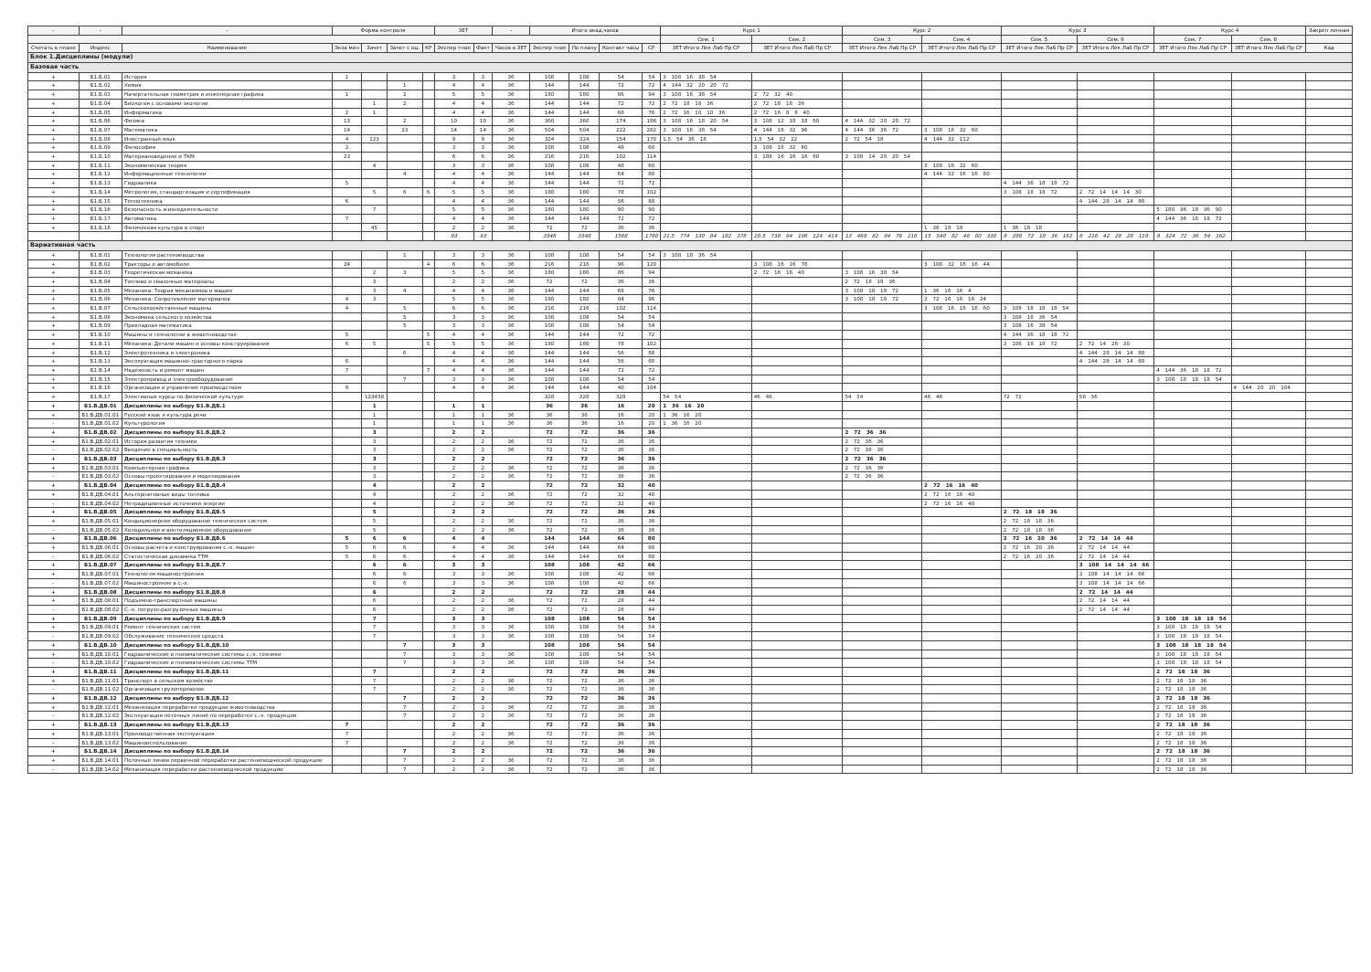| - | - | - | Форма контроля | | | | ЗЕТ | | - | Итого акад.часов | | | | Курс 1 | | Курс 2 | | Курс 3 | | Курс 4 | | Закреп ленная |
| --- | --- | --- | --- | --- | --- | --- | --- | --- | --- | --- | --- | --- | --- | --- | --- | --- | --- | --- | --- | --- | --- | --- |
| | | | | | | | | | | | | | | Сем. 1 | Сем. 2 | Сем. 3 | Сем. 4 | Сем. 5 | Сем. 6 | Сем. 7 | Сем. 8 | |
| Считать в плане | Индекс | Наименование | Экза мен | Зачет | Зачет с оц. | КР | Экспер тное | Факт | Часов в ЗЕТ | Экспер тное | По плану | Контакт часы | СР | ЗЕТ Итого Лек Лаб Пр СР | ЗЕТ Итого Лек Лаб Пр СР | ЗЕТ Итого Лек Лаб Пр СР | ЗЕТ Итого Лек Лаб Пр СР | ЗЕТ Итого Лек Лаб Пр СР | ЗЕТ Итого Лек Лаб Пр СР | ЗЕТ Итого Лек Лаб Пр СР | ЗЕТ Итого Лек Лаб Пр СР | Код |
| Блок 1.Дисциплины (модули) | | | | | | | | | | | | | | | | | | | | | | |
| Базовая часть | | | | | | | | | | | | | | | | | | | | | | |
| + | Б1.Б.01 | История | 1 | | | | 3 | 3 | 36 | 108 | 108 | 54 | 54 | 3 108 16 38 54 | | | | | | | | |
| + | Б1.Б.02 | Химия | | | 1 | | 4 | 4 | 36 | 144 | 144 | 72 | 72 | 4 144 32 20 20 72 | | | | | | | | |
| + | Б1.Б.03 | Начертательная геометрия и инженерная графика | 1 | | 2 | | 5 | 5 | 36 | 180 | 180 | 86 | 94 | 3 108 16 38 54 | 2 72 32 40 | | | | | | | |
| + | Б1.Б.04 | Биология с основами экологии | | 1 | 2 | | 4 | 4 | 36 | 144 | 144 | 72 | 72 | 2 72 18 18 36 | 2 72 18 18 36 | | | | | | | |
| + | Б1.Б.05 | Информатика | 2 | 1 | | | 4 | 4 | 36 | 144 | 144 | 68 | 76 | 2 72 16 10 10 36 | 2 72 16 8 8 40 | | | | | | | |
| + | Б1.Б.06 | Физика | 13 | | 2 | | 10 | 10 | 36 | 360 | 360 | 174 | 186 | 3 108 16 18 20 54 | 3 108 12 18 18 60 | 4 144 32 20 20 72 | | | | | | |
| + | Б1.Б.07 | Математика | 14 | | 23 | | 14 | 14 | 36 | 504 | 504 | 222 | 282 | 3 108 16 38 54 | 4 144 16 32 96 | 4 144 36 36 72 | 3 108 16 32 60 | | | | | |
| + | Б1.Б.08 | Иностранный язык | 4 | 123 | | | 9 | 9 | 36 | 324 | 324 | 154 | 170 | 1.5 54 36 18 | 1.5 54 32 22 | 2 72 54 18 | 4 144 32 112 | | | | | |
| + | Б1.Б.09 | Философия | 2 | | | | 3 | 3 | 36 | 108 | 108 | 48 | 60 | | 3 108 16 32 60 | | | | | | | |
| + | Б1.Б.10 | Материаловедение и ТКМ | 23 | | | | 6 | 6 | 36 | 216 | 216 | 102 | 114 | | 3 108 16 16 16 60 | 3 108 14 20 20 54 | | | | | | |
| + | Б1.Б.11 | Экономическая теория | | 4 | | | 3 | 3 | 36 | 108 | 108 | 48 | 60 | | | | 3 108 16 32 60 | | | | | |
| + | Б1.Б.12 | Информационные технологии | | | 4 | | 4 | 4 | 36 | 144 | 144 | 64 | 80 | | | | 4 144 32 16 16 80 | | | | | |
| + | Б1.Б.13 | Гидравлика | 5 | | | | 4 | 4 | 36 | 144 | 144 | 72 | 72 | | | | | 4 144 36 18 18 72 | | | | |
| + | Б1.Б.14 | Метрология, стандартизация и сертификация | | 5 | 6 | 6 | 5 | 5 | 36 | 180 | 180 | 78 | 102 | | | | | 3 108 18 18 72 | 2 72 14 14 14 30 | | | |
| + | Б1.Б.15 | Теплотехника | 6 | | | | 4 | 4 | 36 | 144 | 144 | 56 | 88 | | | | | | 4 144 28 14 14 88 | | | |
| + | Б1.Б.16 | Безопасность жизнедеятельности | | 7 | | | 5 | 5 | 36 | 180 | 180 | 90 | 90 | | | | | | | 5 180 36 18 36 90 | | |
| + | Б1.Б.17 | Автоматика | 7 | | | | 4 | 4 | 36 | 144 | 144 | 72 | 72 | | | | | | | 4 144 36 18 18 72 | | |
| + | Б1.Б.18 | Физическая культура и спорт | | 45 | | | 2 | 2 | 36 | 72 | 72 | 36 | 36 | | | | 1 36 18 18 | 1 36 18 18 | | | | |
| | | | | | | | 93 | 93 | | 3348 | 3348 | 1568 | 1780 | 21.5 774 130 84 182 378 | 20.5 738 94 106 124 414 | 13 468 82 94 76 216 | 15 540 82 48 80 330 | 8 288 72 18 36 162 | 6 216 42 28 28 118 | 9 324 72 36 54 162 | | |
| Вариативная часть | | | | | | | | | | | | | | | | | | | | | | |
| + | Б1.В.01 | Технология растениеводства | | | 1 | | 3 | 3 | 36 | 108 | 108 | 54 | 54 | 3 108 18 36 54 | | | | | | | | |
| + | Б1.В.02 | Тракторы и автомобили | 24 | | | 4 | 6 | 6 | 36 | 216 | 216 | 96 | 120 | | 3 108 16 16 76 | | 3 108 32 16 16 44 | | | | | |
| + | Б1.В.03 | Теоретическая механика | | 2 | 3 | | 5 | 5 | 36 | 180 | 180 | 86 | 94 | | 2 72 16 16 40 | 3 108 16 38 54 | | | | | | |
| + | Б1.В.04 | Топливо и смазочные материалы | | 3 | | | 2 | 2 | 36 | 72 | 72 | 36 | 36 | | | 2 72 18 18 36 | | | | | | |
| + | Б1.В.05 | Механика: Теория механизмов и машин | | 3 | 4 | | 4 | 4 | 36 | 144 | 144 | 68 | 76 | | | 3 108 18 18 72 | 1 36 16 16 4 | | | | | |
| + | Б1.В.06 | Механика: Сопротивление материалов | 4 | 3 | | | 5 | 5 | 36 | 180 | 180 | 84 | 96 | | | 3 108 18 18 72 | 2 72 16 16 16 24 | | | | | |
| + | Б1.В.07 | Сельскохозяйственные машины | 4 | | 5 | | 6 | 6 | 36 | 216 | 216 | 102 | 114 | | | | 3 108 16 16 16 60 | 3 108 18 18 18 54 | | | | |
| + | Б1.В.08 | Экономика сельского хозяйства | | | 5 | | 3 | 3 | 36 | 108 | 108 | 54 | 54 | | | | | 3 108 18 36 54 | | | | |
| + | Б1.В.09 | Прикладная математика | | | 5 | | 3 | 3 | 36 | 108 | 108 | 54 | 54 | | | | | 3 108 16 38 54 | | | | |
| + | Б1.В.10 | Машины и технологии в животноводстве | 5 | | | 5 | 4 | 4 | 36 | 144 | 144 | 72 | 72 | | | | | 4 144 36 18 18 72 | | | | |
| + | Б1.В.11 | Механика: Детали машин и основы конструирования | 6 | 5 | | 5 | 5 | 5 | 36 | 180 | 180 | 78 | 102 | | | | | 3 108 18 18 72 | 2 72 14 28 30 | | | |
| + | Б1.В.12 | Электротехника и электроника | | | 6 | | 4 | 4 | 36 | 144 | 144 | 56 | 88 | | | | | | 4 144 28 14 14 88 | | | |
| + | Б1.В.13 | Эксплуатация машинно-тракторного парка | 6 | | | | 4 | 4 | 36 | 144 | 144 | 56 | 88 | | | | | | 4 144 28 14 14 88 | | | |
| + | Б1.В.14 | Надежность и ремонт машин | 7 | | | 7 | 4 | 4 | 36 | 144 | 144 | 72 | 72 | | | | | | | 4 144 36 18 18 72 | | |
| + | Б1.В.15 | Электропривод и электрооборудование | | | 7 | | 3 | 3 | 36 | 108 | 108 | 54 | 54 | | | | | | | 3 108 18 18 18 54 | | |
| + | Б1.В.16 | Организация и управление производством | 8 | | | | 4 | 4 | 36 | 144 | 144 | 40 | 104 | | | | | | | | 4 144 20 20 104 | |
| + | Б1.В.17 | Элективные курсы по физической культуре | | 123456 | | | | | | 328 | 328 | 328 | | 54 54 | 46 46 | 54 54 | 46 46 | 72 72 | 56 56 | | | |
| + | Б1.В.ДВ.01 | Дисциплины по выбору Б1.В.ДВ.1 | | 1 | | | 1 | 1 | | 36 | 36 | 16 | 20 | 1 36 16 20 | | | | | | | | |
| + | Б1.В.ДВ.01.01 | Русский язык и культура речи | | 1 | | | 1 | 1 | 36 | 36 | 36 | 16 | 20 | 1 36 16 20 | | | | | | | | |
| - | Б1.В.ДВ.01.02 | Культурология | | 1 | | | 1 | 1 | 36 | 36 | 36 | 16 | 20 | 1 36 16 20 | | | | | | | | |
| + | Б1.В.ДВ.02 | Дисциплины по выбору Б1.В.ДВ.2 | | 3 | | | 2 | 2 | | 72 | 72 | 36 | 36 | | | 2 72 36 36 | | | | | | |
| + | Б1.В.ДВ.02.01 | История развития техники | | 3 | | | 2 | 2 | 36 | 72 | 72 | 36 | 36 | | | 2 72 36 36 | | | | | | |
| - | Б1.В.ДВ.02.02 | Введение в специальность | | 3 | | | 2 | 2 | 36 | 72 | 72 | 36 | 36 | | | 2 72 36 36 | | | | | | |
| + | Б1.В.ДВ.03 | Дисциплины по выбору Б1.В.ДВ.3 | | 3 | | | 2 | 2 | | 72 | 72 | 36 | 36 | | | 2 72 36 36 | | | | | | |
| + | Б1.В.ДВ.03.01 | Компьютерная графика | | 3 | | | 2 | 2 | 36 | 72 | 72 | 36 | 36 | | | 2 72 36 36 | | | | | | |
| - | Б1.В.ДВ.03.02 | Основы проектирования и моделирования | | 3 | | | 2 | 2 | 36 | 72 | 72 | 36 | 36 | | | 2 72 36 36 | | | | | | |
| + | Б1.В.ДВ.04 | Дисциплины по выбору Б1.В.ДВ.4 | | 4 | | | 2 | 2 | | 72 | 72 | 32 | 40 | | | | 2 72 16 16 40 | | | | | |
| + | Б1.В.ДВ.04.01 | Альтернативные виды топлива | | 4 | | | 2 | 2 | 36 | 72 | 72 | 32 | 40 | | | | 2 72 16 16 40 | | | | | |
| - | Б1.В.ДВ.04.02 | Нетрадиционные источники энергии | | 4 | | | 2 | 2 | 36 | 72 | 72 | 32 | 40 | | | | 2 72 16 16 40 | | | | | |
| + | Б1.В.ДВ.05 | Дисциплины по выбору Б1.В.ДВ.5 | | 5 | | | 2 | 2 | | 72 | 72 | 36 | 36 | | | | | 2 72 18 18 36 | | | | |
| + | Б1.В.ДВ.05.01 | Кондиционерное оборудование технических систем | | 5 | | | 2 | 2 | 36 | 72 | 72 | 36 | 36 | | | | | 2 72 18 18 36 | | | | |
| - | Б1.В.ДВ.05.02 | Холодильное и вентиляционное оборудование | | 5 | | | 2 | 2 | 36 | 72 | 72 | 36 | 36 | | | | | 2 72 18 18 36 | | | | |
| + | Б1.В.ДВ.06 | Дисциплины по выбору Б1.В.ДВ.6 | 5 | 6 | 6 | | 4 | 4 | | 144 | 144 | 64 | 80 | | | | | 2 72 16 20 36 | 2 72 14 14 44 | | | |
| + | Б1.В.ДВ.06.01 | Основы расчета и конструирования с.-х. машин | 5 | 6 | 6 | | 4 | 4 | 36 | 144 | 144 | 64 | 80 | | | | | 2 72 16 20 36 | 2 72 14 14 44 | | | |
| - | Б1.В.ДВ.06.02 | Статистическая динамика ТТМ | 5 | 6 | 6 | | 4 | 4 | 36 | 144 | 144 | 64 | 80 | | | | | 2 72 16 20 36 | 2 72 14 14 44 | | | |
| + | Б1.В.ДВ.07 | Дисциплины по выбору Б1.В.ДВ.7 | | 6 | 6 | | 3 | 3 | | 108 | 108 | 42 | 66 | | | | | | 3 108 14 14 14 66 | | | |
| + | Б1.В.ДВ.07.01 | Технология машиностроения | | 6 | 6 | | 3 | 3 | 36 | 108 | 108 | 42 | 66 | | | | | | 3 108 14 14 14 66 | | | |
| - | Б1.В.ДВ.07.02 | Машиностроение в с.-х. | | 6 | 6 | | 3 | 3 | 36 | 108 | 108 | 42 | 66 | | | | | | 3 108 14 14 14 66 | | | |
| + | Б1.В.ДВ.08 | Дисциплины по выбору Б1.В.ДВ.8 | | 6 | | | 2 | 2 | | 72 | 72 | 28 | 44 | | | | | | 2 72 14 14 44 | | | |
| + | Б1.В.ДВ.08.01 | Подъемно-транспортные машины | | 6 | | | 2 | 2 | 36 | 72 | 72 | 28 | 44 | | | | | | 2 72 14 14 44 | | | |
| - | Б1.В.ДВ.08.02 | С.-х. погрузо-разгрузочные машины | | 6 | | | 2 | 2 | 36 | 72 | 72 | 28 | 44 | | | | | | 2 72 14 14 44 | | | |
| + | Б1.В.ДВ.09 | Дисциплины по выбору Б1.В.ДВ.9 | | 7 | | | 3 | 3 | | 108 | 108 | 54 | 54 | | | | | | | 3 108 18 18 18 54 | | |
| + | Б1.В.ДВ.09.01 | Ремонт технических систем | | 7 | | | 3 | 3 | 36 | 108 | 108 | 54 | 54 | | | | | | | 3 108 18 18 18 54 | | |
| - | Б1.В.ДВ.09.02 | Обслуживание технических средств | | 7 | | | 3 | 3 | 36 | 108 | 108 | 54 | 54 | | | | | | | 3 108 18 18 18 54 | | |
| + | Б1.В.ДВ.10 | Дисциплины по выбору Б1.В.ДВ.10 | | | 7 | | 3 | 3 | | 108 | 108 | 54 | 54 | | | | | | | 3 108 18 18 18 54 | | |
| + | Б1.В.ДВ.10.01 | Гидравлические и пневматические системы с.-х. техники | | | 7 | | 3 | 3 | 36 | 108 | 108 | 54 | 54 | | | | | | | 3 108 18 18 18 54 | | |
| - | Б1.В.ДВ.10.02 | Гидравлические и пневматические системы ТТМ | | | 7 | | 3 | 3 | 36 | 108 | 108 | 54 | 54 | | | | | | | 3 108 18 18 18 54 | | |
| + | Б1.В.ДВ.11 | Дисциплины по выбору Б1.В.ДВ.11 | | 7 | | | 2 | 2 | | 72 | 72 | 36 | 36 | | | | | | | 2 72 18 18 36 | | |
| + | Б1.В.ДВ.11.01 | Транспорт в сельском хозяйстве | | 7 | | | 2 | 2 | 36 | 72 | 72 | 36 | 36 | | | | | | | 2 72 18 18 36 | | |
| - | Б1.В.ДВ.11.02 | Организация грузоперевозок | | 7 | | | 2 | 2 | 36 | 72 | 72 | 36 | 36 | | | | | | | 2 72 18 18 36 | | |
| + | Б1.В.ДВ.12 | Дисциплины по выбору Б1.В.ДВ.12 | | | 7 | | 2 | 2 | | 72 | 72 | 36 | 36 | | | | | | | 2 72 18 18 36 | | |
| + | Б1.В.ДВ.12.01 | Механизация переработки продукции животноводства | | | 7 | | 2 | 2 | 36 | 72 | 72 | 36 | 36 | | | | | | | 2 72 18 18 36 | | |
| - | Б1.В.ДВ.12.02 | Эксплуатация поточных линий по переработке с.-х. продукции | | | 7 | | 2 | 2 | 36 | 72 | 72 | 36 | 36 | | | | | | | 2 72 18 18 36 | | |
| + | Б1.В.ДВ.13 | Дисциплины по выбору Б1.В.ДВ.13 | 7 | | | | 2 | 2 | | 72 | 72 | 36 | 36 | | | | | | | 2 72 18 18 36 | | |
| + | Б1.В.ДВ.13.01 | Производственная эксплуатация | 7 | | | | 2 | 2 | 36 | 72 | 72 | 36 | 36 | | | | | | | 2 72 18 18 36 | | |
| - | Б1.В.ДВ.13.02 | Машиноиспользование | 7 | | | | 2 | 2 | 36 | 72 | 72 | 36 | 36 | | | | | | | 2 72 18 18 36 | | |
| + | Б1.В.ДВ.14 | Дисциплины по выбору Б1.В.ДВ.14 | | | 7 | | 2 | 2 | | 72 | 72 | 36 | 36 | | | | | | | 2 72 18 18 36 | | |
| + | Б1.В.ДВ.14.01 | Поточные линии первичной переработки растениеводческой продукции | | | 7 | | 2 | 2 | 36 | 72 | 72 | 36 | 36 | | | | | | | 2 72 18 18 36 | | |
| - | Б1.В.ДВ.14.02 | Механизация переработки растениеводческой продукции | | | 7 | | 2 | 2 | 36 | 72 | 72 | 36 | 36 | | | | | | | 2 72 18 18 36 | | |